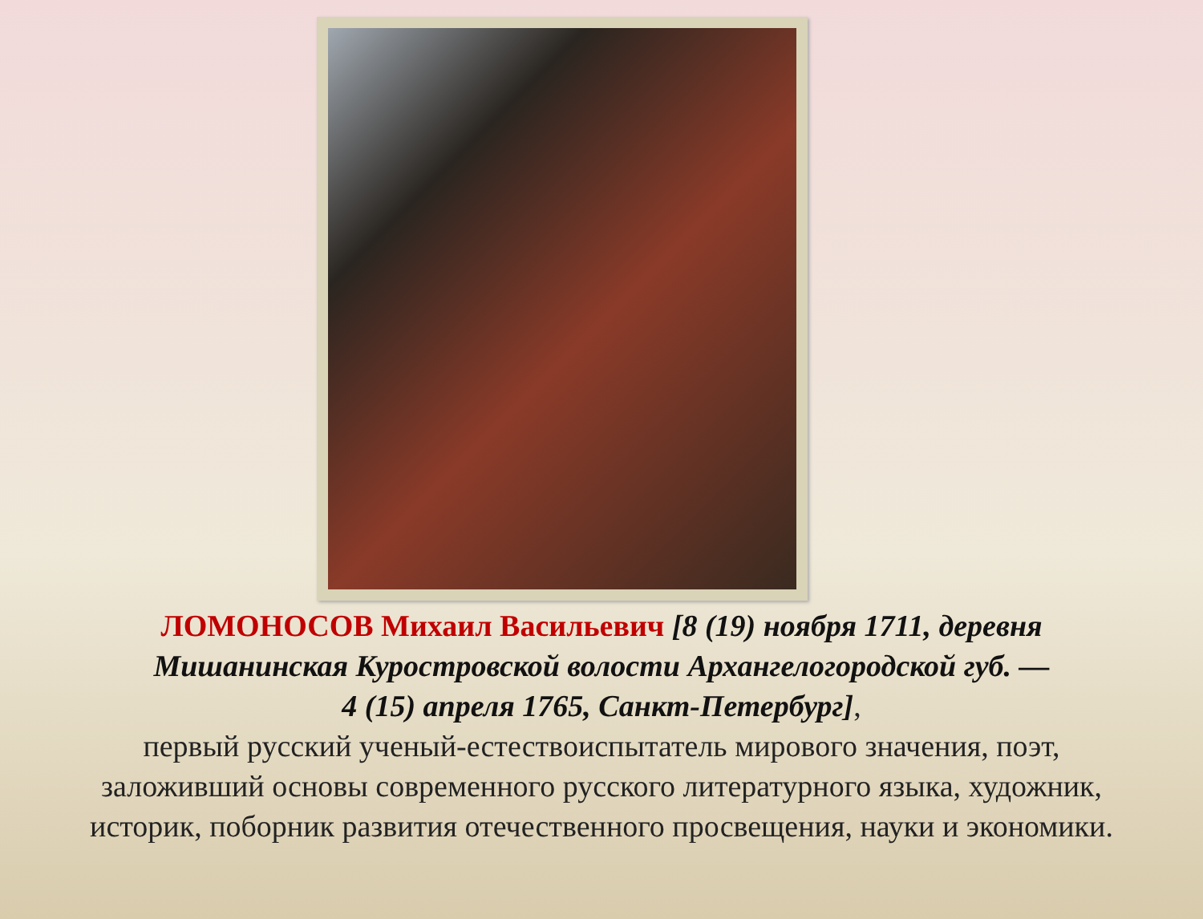ЛОМОНОСОВ Михаил Васильевич [8 (19) ноября 1711, деревня
Мишанинская Куростровской волости Архангелогородской губ. —
4 (15) апреля 1765, Санкт-Петербург],
первый русский ученый-естествоиспытатель мирового значения, поэт,
заложивший основы современного русского литературного языка, художник,
историк, поборник развития отечественного просвещения, науки и экономики.